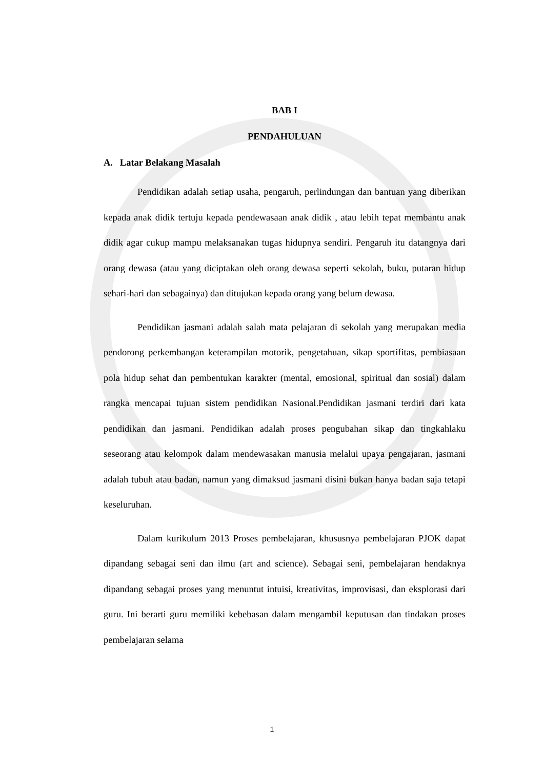BAB I
PENDAHULUAN
A. Latar Belakang Masalah
Pendidikan adalah setiap usaha, pengaruh, perlindungan dan bantuan yang diberikan kepada anak didik tertuju kepada pendewasaan anak didik , atau lebih tepat membantu anak didik agar cukup mampu melaksanakan tugas hidupnya sendiri. Pengaruh itu datangnya dari orang dewasa (atau yang diciptakan oleh orang dewasa seperti sekolah, buku, putaran hidup sehari-hari dan sebagainya) dan ditujukan kepada orang yang belum dewasa.
Pendidikan jasmani adalah salah mata pelajaran di sekolah yang merupakan media pendorong perkembangan keterampilan motorik, pengetahuan, sikap sportifitas, pembiasaan pola hidup sehat dan pembentukan karakter (mental, emosional, spiritual dan sosial) dalam rangka mencapai tujuan sistem pendidikan Nasional.Pendidikan jasmani terdiri dari kata pendidikan dan jasmani. Pendidikan adalah proses pengubahan sikap dan tingkahlaku seseorang atau kelompok dalam mendewasakan manusia melalui upaya pengajaran, jasmani adalah tubuh atau badan, namun yang dimaksud jasmani disini bukan hanya badan saja tetapi keseluruhan.
Dalam kurikulum 2013 Proses pembelajaran, khususnya pembelajaran PJOK dapat dipandang sebagai seni dan ilmu (art and science). Sebagai seni, pembelajaran hendaknya dipandang sebagai proses yang menuntut intuisi, kreativitas, improvisasi, dan eksplorasi dari guru. Ini berarti guru memiliki kebebasan dalam mengambil keputusan dan tindakan proses pembelajaran selama
1